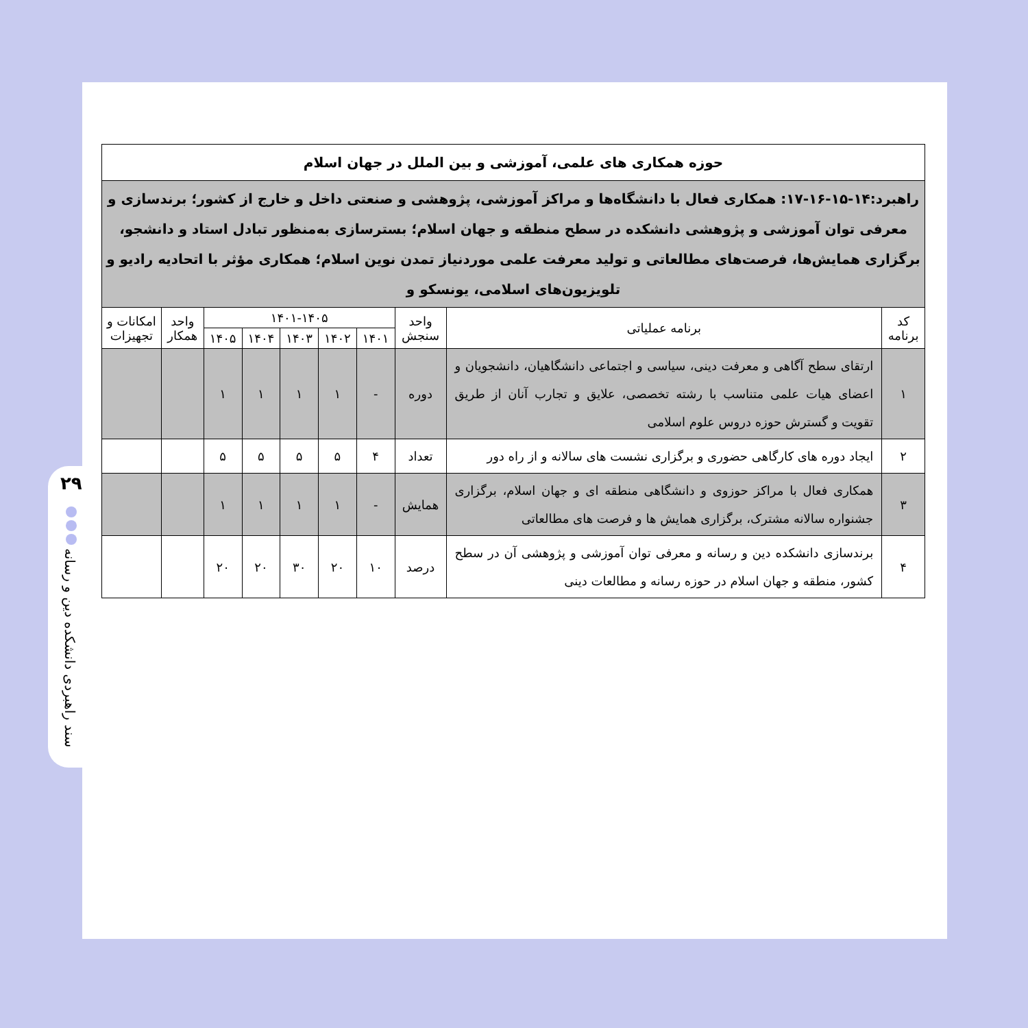۲۹
سند راهبردی دانشکده دین و رسانه
| حوزه همکاری های علمی، آموزشی و بین الملل در جهان اسلام | | | | | | | | | |
| --- | --- | --- | --- | --- | --- | --- | --- | --- | --- |
| راهبرد:۱۴-۱۵-۱۶-۱۷: همکاری فعال با دانشگاه‌ها و مراکز آموزشی، پژوهشی و صنعتی داخل و خارج از کشور؛ برندسازی و معرفی توان آموزشی و پژوهشی دانشکده در سطح منطقه و جهان اسلام؛ بسترسازی به‌منظور تبادل استاد و دانشجو، برگزاری همایش‌ها، فرصت‌های مطالعاتی و تولید معرفت علمی موردنیاز تمدن نوین اسلام؛ همکاری مؤثر با اتحادیه رادیو و تلویزیون‌های اسلامی، یونسکو و | | | | | | | | | |
| کد برنامه | برنامه عملیاتی | واحد سنجش | ۱۴۰۱-۱۴۰۵ | | | | | واحد همکار | امکانات و تجهیزات |
| | | | ۱۴۰۱ | ۱۴۰۲ | ۱۴۰۳ | ۱۴۰۴ | ۱۴۰۵ | | |
| ۱ | ارتقای سطح آگاهی و معرفت دینی، سیاسی و اجتماعی دانشگاهیان، دانشجویان و اعضای هیات علمی متناسب با رشته تخصصی، علایق و تجارب آنان از طریق تقویت و گسترش حوزه دروس علوم اسلامی | دوره | - | ۱ | ۱ | ۱ | ۱ | | |
| ۲ | ایجاد دوره های کارگاهی حضوری و برگزاری نشست های سالانه و از راه دور | تعداد | ۴ | ۵ | ۵ | ۵ | ۵ | | |
| ۳ | همکاری فعال با مراکز حوزوی و دانشگاهی منطقه ای و جهان اسلام، برگزاری جشنواره سالانه مشترک، برگزاری همایش ها و فرصت های مطالعاتی | همایش | - | ۱ | ۱ | ۱ | ۱ | | |
| ۴ | برندسازی دانشکده دین و رسانه و معرفی توان آموزشی و پژوهشی آن در سطح کشور، منطقه و جهان اسلام در حوزه رسانه و مطالعات دینی | درصد | ۱۰ | ۲۰ | ۳۰ | ۲۰ | ۲۰ | | |